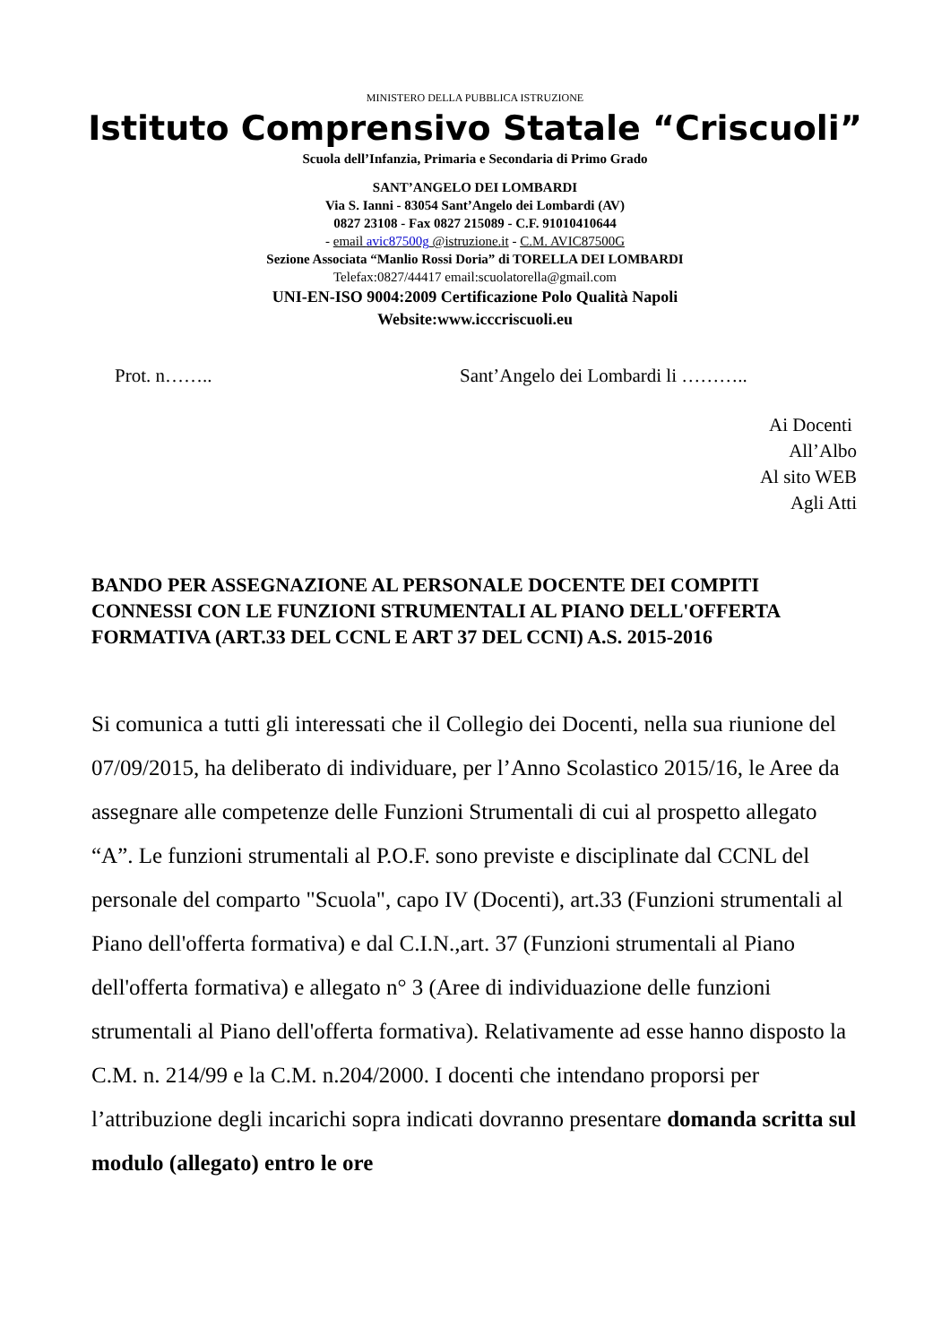MINISTERO DELLA PUBBLICA ISTRUZIONE
Istituto Comprensivo Statale “Criscuoli”
Scuola dell’Infanzia, Primaria e Secondaria di Primo Grado
SANT’ANGELO DEI LOMBARDI
Via S. Ianni - 83054 Sant’Angelo dei Lombardi (AV)
0827 23108 - Fax 0827 215089 - C.F. 91010410644
- email avic87500g @istruzione.it - C.M. AVIC87500G
Sezione Associata “Manlio Rossi Doria” di TORELLA DEI LOMBARDI
Telefax:0827/44417 email:scuolatorella@gmail.com
UNI-EN-ISO 9004:2009 Certificazione Polo Qualità Napoli
Website:www.icccriscuoli.eu
Prot. n…….. Sant’Angelo dei Lombardi li ………..
Ai Docenti
All’Albo
Al sito WEB
Agli Atti
BANDO PER ASSEGNAZIONE AL PERSONALE DOCENTE DEI COMPITI CONNESSI CON LE FUNZIONI STRUMENTALI AL PIANO DELL'OFFERTA FORMATIVA (ART.33 DEL CCNL E ART 37 DEL CCNI) A.S. 2015-2016
Si comunica a tutti gli interessati che il Collegio dei Docenti, nella sua riunione del 07/09/2015, ha deliberato di individuare, per l’Anno Scolastico 2015/16, le Aree da assegnare alle competenze delle Funzioni Strumentali di cui al prospetto allegato “A”. Le funzioni strumentali al P.O.F. sono previste e disciplinate dal CCNL del personale del comparto "Scuola", capo IV (Docenti), art.33 (Funzioni strumentali al Piano dell'offerta formativa) e dal C.I.N.,art. 37 (Funzioni strumentali al Piano dell'offerta formativa) e allegato n° 3 (Aree di individuazione delle funzioni strumentali al Piano dell'offerta formativa). Relativamente ad esse hanno disposto la C.M. n. 214/99 e la C.M. n.204/2000. I docenti che intendano proporsi per l’attribuzione degli incarichi sopra indicati dovranno presentare domanda scritta sul modulo (allegato) entro le ore